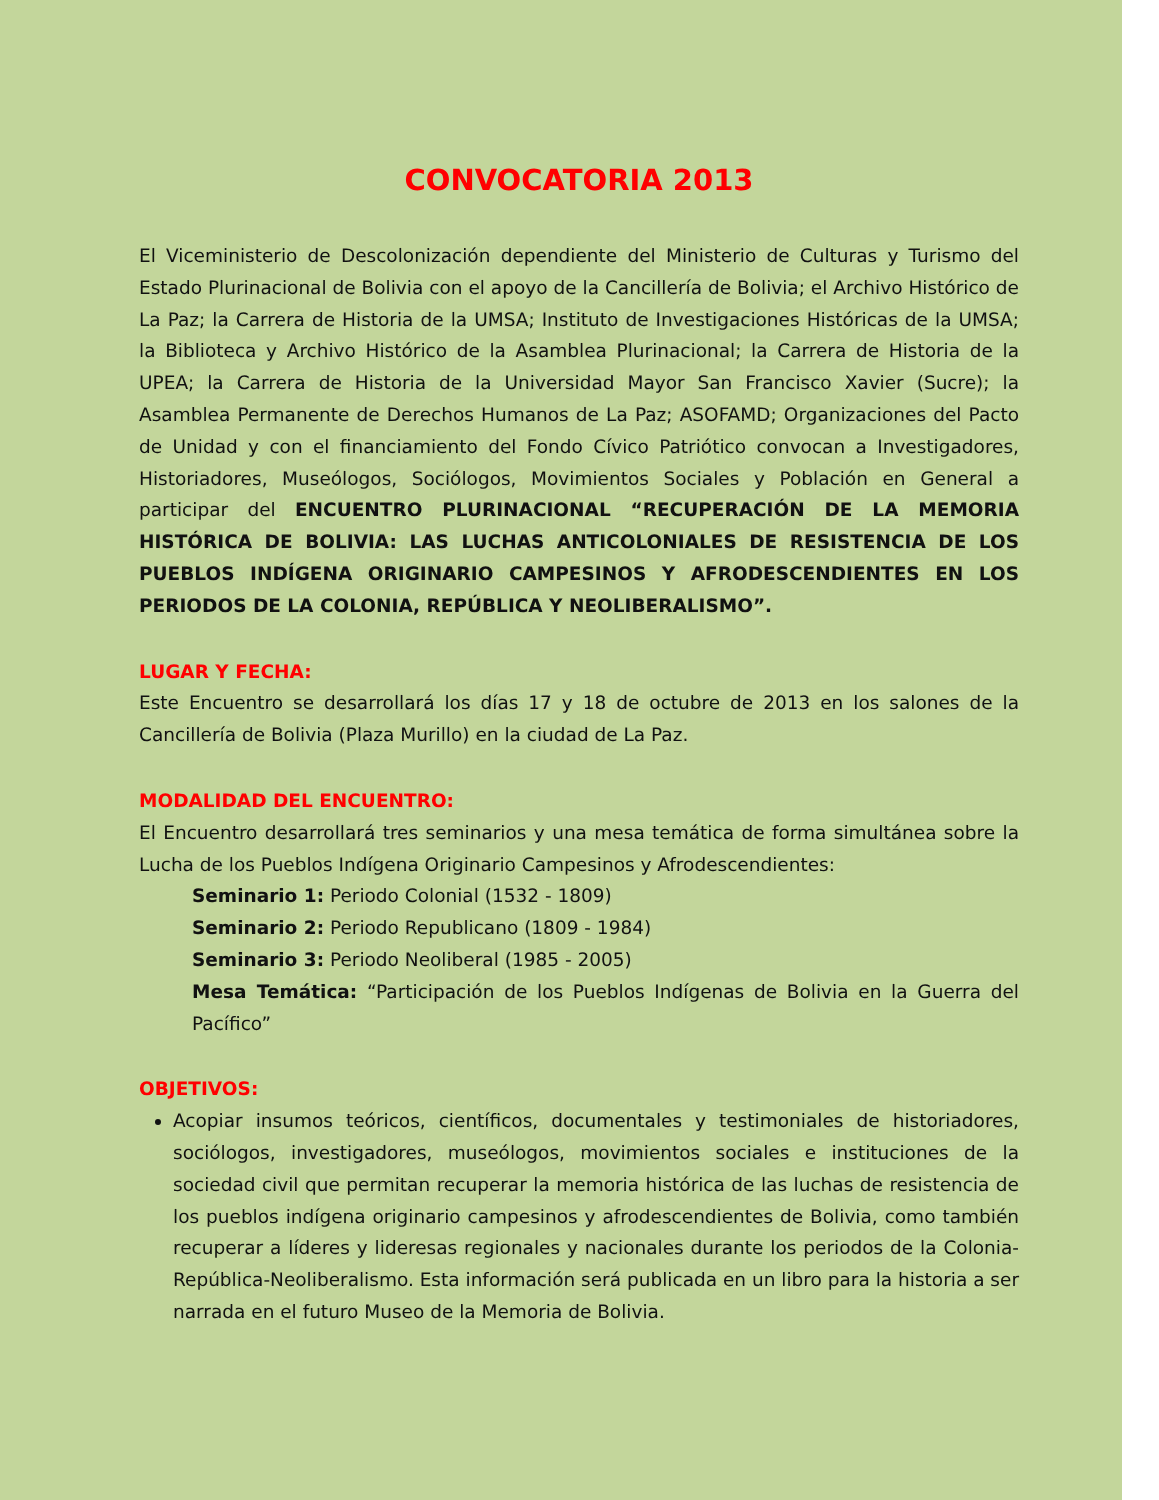CONVOCATORIA 2013
El Viceministerio de Descolonización dependiente del Ministerio de Culturas y Turismo del Estado Plurinacional de Bolivia con el apoyo de la Cancillería de Bolivia; el Archivo Histórico de La Paz; la Carrera de Historia de la UMSA; Instituto de Investigaciones Históricas de la UMSA; la Biblioteca y Archivo Histórico de la Asamblea Plurinacional; la Carrera de Historia de la UPEA; la Carrera de Historia de la Universidad Mayor San Francisco Xavier (Sucre); la Asamblea Permanente de Derechos Humanos de La Paz; ASOFAMD; Organizaciones del Pacto de Unidad y con el financiamiento del Fondo Cívico Patriótico convocan a Investigadores, Historiadores, Museólogos, Sociólogos, Movimientos Sociales y Población en General a participar del ENCUENTRO PLURINACIONAL “RECUPERACIÓN DE LA MEMORIA HISTÓRICA DE BOLIVIA: LAS LUCHAS ANTICOLONIALES DE RESISTENCIA DE LOS PUEBLOS INDÍGENA ORIGINARIO CAMPESINOS Y AFRODESCENDIENTES EN LOS PERIODOS DE LA COLONIA, REPÚBLICA Y NEOLIBERALISMO”.
LUGAR Y FECHA:
Este Encuentro se desarrollará los días 17 y 18 de octubre de 2013 en los salones de la Cancillería de Bolivia (Plaza Murillo) en la ciudad de La Paz.
MODALIDAD DEL ENCUENTRO:
El Encuentro desarrollará tres seminarios y una mesa temática de forma simultánea sobre la Lucha de los Pueblos Indígena Originario Campesinos y Afrodescendientes:
Seminario 1: Periodo Colonial (1532 - 1809)
Seminario 2: Periodo Republicano (1809 - 1984)
Seminario 3: Periodo Neoliberal (1985 - 2005)
Mesa Temática: “Participación de los Pueblos Indígenas de Bolivia en la Guerra del Pacífico”
OBJETIVOS:
Acopiar insumos teóricos, científicos, documentales y testimoniales de historiadores, sociólogos, investigadores, museólogos, movimientos sociales e instituciones de la sociedad civil que permitan recuperar la memoria histórica de las luchas de resistencia de los pueblos indígena originario campesinos y afrodescendientes de Bolivia, como también recuperar a líderes y lideresas regionales y nacionales durante los periodos de la Colonia-República-Neoliberalismo. Esta información será publicada en un libro para la historia a ser narrada en el futuro Museo de la Memoria de Bolivia.